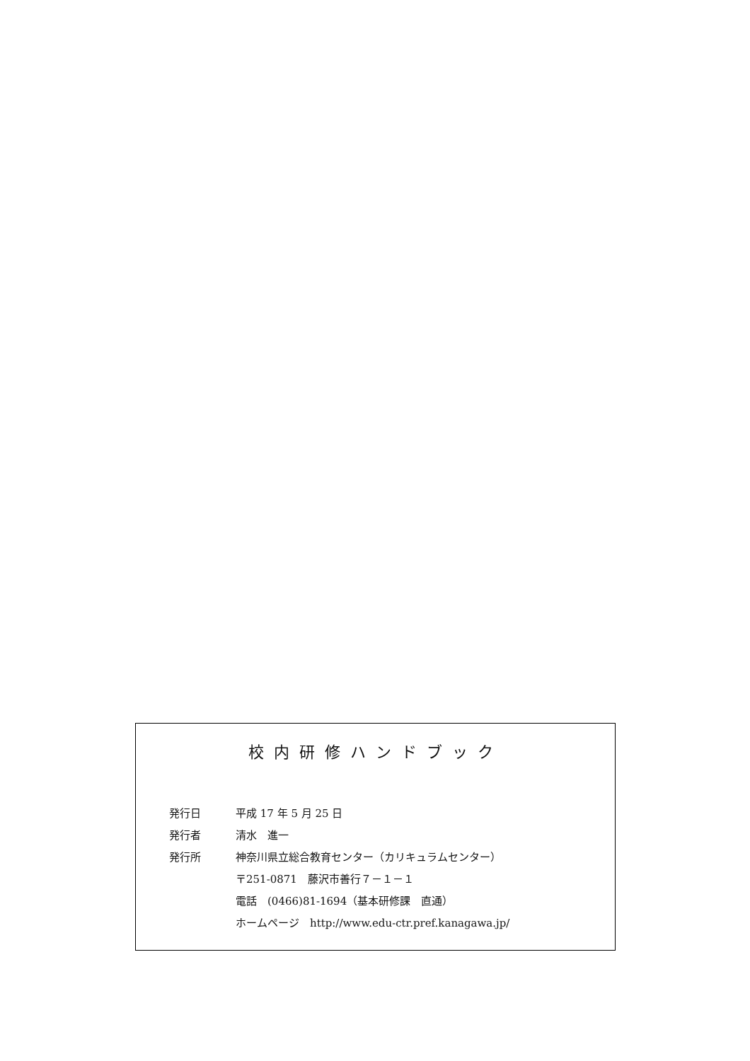校内研修ハンドブック
発行日 平成 17 年 5 月 25 日
発行者 清水　進一
発行所 神奈川県立総合教育センター（カリキュラムセンター）
〒251-0871　藤沢市善行７－１－１
電話　(0466)81-1694（基本研修課　直通）
ホームページ　http://www.edu-ctr.pref.kanagawa.jp/